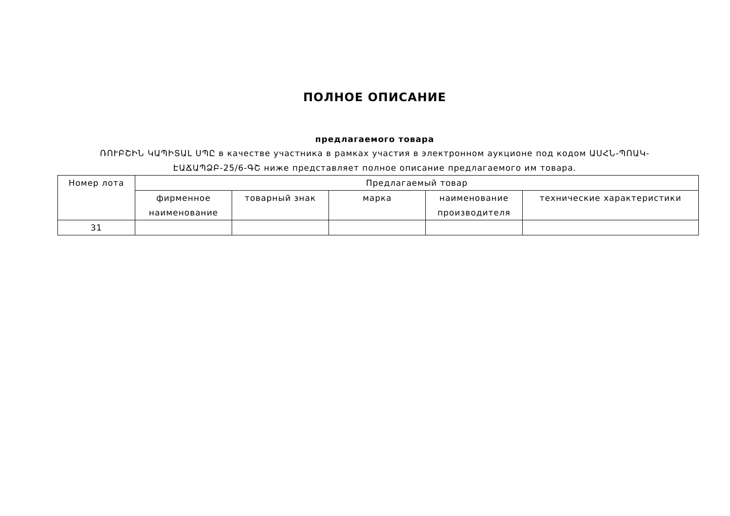ПОЛНОЕ ОПИСАНИЕ
предлагаемого товара
ՌՈՒԲՇԻՆ ԿԱՊԻՏԱԼ ՍՊԸ в качестве участника в рамках участия в электронном аукционе под кодом ԱՍՀՆ-ՊՈԱԿ-ԷԱՃԱՊՁԲ-25/6-ԳՇ ниже представляет полное описание предлагаемого им товара.
| Номер лота | Предлагаемый товар | | | | |
| --- | --- | --- | --- | --- | --- |
| | фирменное наименование | товарный знак | марка | наименование производителя | технические характеристики |
| 31 | | | | | |